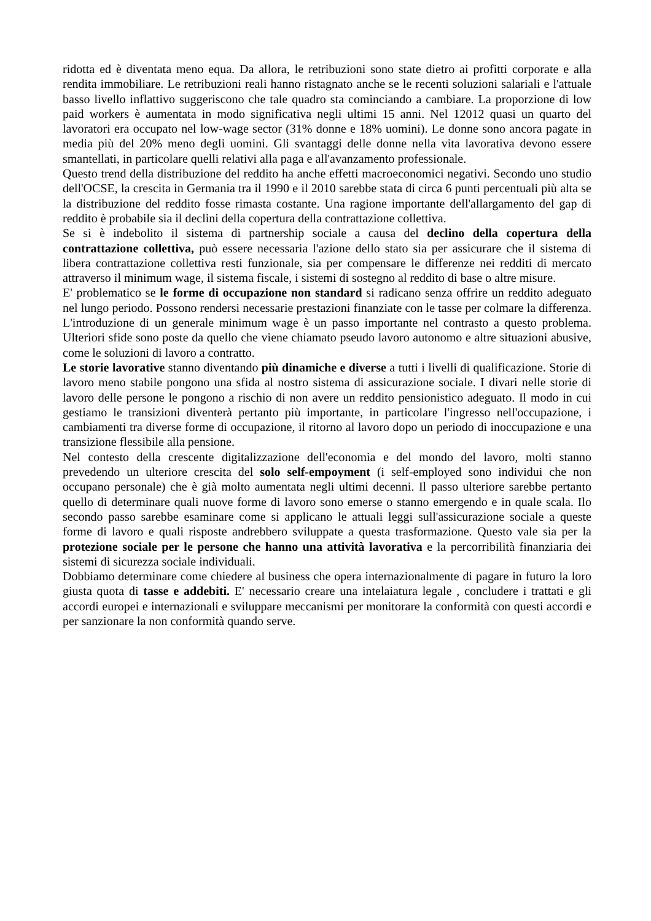ridotta ed è diventata meno equa. Da allora, le retribuzioni sono state dietro ai profitti corporate e alla rendita immobiliare. Le retribuzioni reali hanno ristagnato anche se le recenti soluzioni salariali e l'attuale basso livello inflattivo suggeriscono che tale quadro sta cominciando a cambiare. La proporzione di low paid workers è aumentata in modo significativa negli ultimi 15 anni. Nel 12012 quasi un quarto del lavoratori era occupato nel low-wage sector (31% donne e 18% uomini). Le donne sono ancora pagate in media più del 20% meno degli uomini. Gli svantaggi delle donne nella vita lavorativa devono essere smantellati, in particolare quelli relativi alla paga e all'avanzamento professionale.
Questo trend della distribuzione del reddito ha anche effetti macroeconomici negativi. Secondo uno studio dell'OCSE, la crescita in Germania tra il 1990 e il 2010 sarebbe stata di circa 6 punti percentuali più alta se la distribuzione del reddito fosse rimasta costante. Una ragione importante dell'allargamento del gap di reddito è probabile sia il declini della copertura della contrattazione collettiva.
Se si è indebolito il sistema di partnership sociale a causa del declino della copertura della contrattazione collettiva, può essere necessaria l'azione dello stato sia per assicurare che il sistema di libera contrattazione collettiva resti funzionale, sia per compensare le differenze nei redditi di mercato attraverso il minimum wage, il sistema fiscale, i sistemi di sostegno al reddito di base o altre misure.
E' problematico se le forme di occupazione non standard si radicano senza offrire un reddito adeguato nel lungo periodo. Possono rendersi necessarie prestazioni finanziate con le tasse per colmare la differenza. L'introduzione di un generale minimum wage è un passo importante nel contrasto a questo problema. Ulteriori sfide sono poste da quello che viene chiamato pseudo lavoro autonomo e altre situazioni abusive, come le soluzioni di lavoro a contratto.
Le storie lavorative stanno diventando più dinamiche e diverse a tutti i livelli di qualificazione. Storie di lavoro meno stabile pongono una sfida al nostro sistema di assicurazione sociale. I divari nelle storie di lavoro delle persone le pongono a rischio di non avere un reddito pensionistico adeguato. Il modo in cui gestiamo le transizioni diventerà pertanto più importante, in particolare l'ingresso nell'occupazione, i cambiamenti tra diverse forme di occupazione, il ritorno al lavoro dopo un periodo di inoccupazione e una transizione flessibile alla pensione.
Nel contesto della crescente digitalizzazione dell'economia e del mondo del lavoro, molti stanno prevedendo un ulteriore crescita del solo self-empoyment (i self-employed sono individui che non occupano personale) che è già molto aumentata negli ultimi decenni. Il passo ulteriore sarebbe pertanto quello di determinare quali nuove forme di lavoro sono emerse o stanno emergendo e in quale scala. Ilo secondo passo sarebbe esaminare come si applicano le attuali leggi sull'assicurazione sociale a queste forme di lavoro e quali risposte andrebbero sviluppate a questa trasformazione. Questo vale sia per la protezione sociale per le persone che hanno una attività lavorativa e la percorribilità finanziaria dei sistemi di sicurezza sociale individuali.
Dobbiamo determinare come chiedere al business che opera internazionalmente di pagare in futuro la loro giusta quota di tasse e addebiti. E' necessario creare una intelaiatura legale , concludere i trattati e gli accordi europei e internazionali e sviluppare meccanismi per monitorare la conformità con questi accordi e per sanzionare la non conformità quando serve.